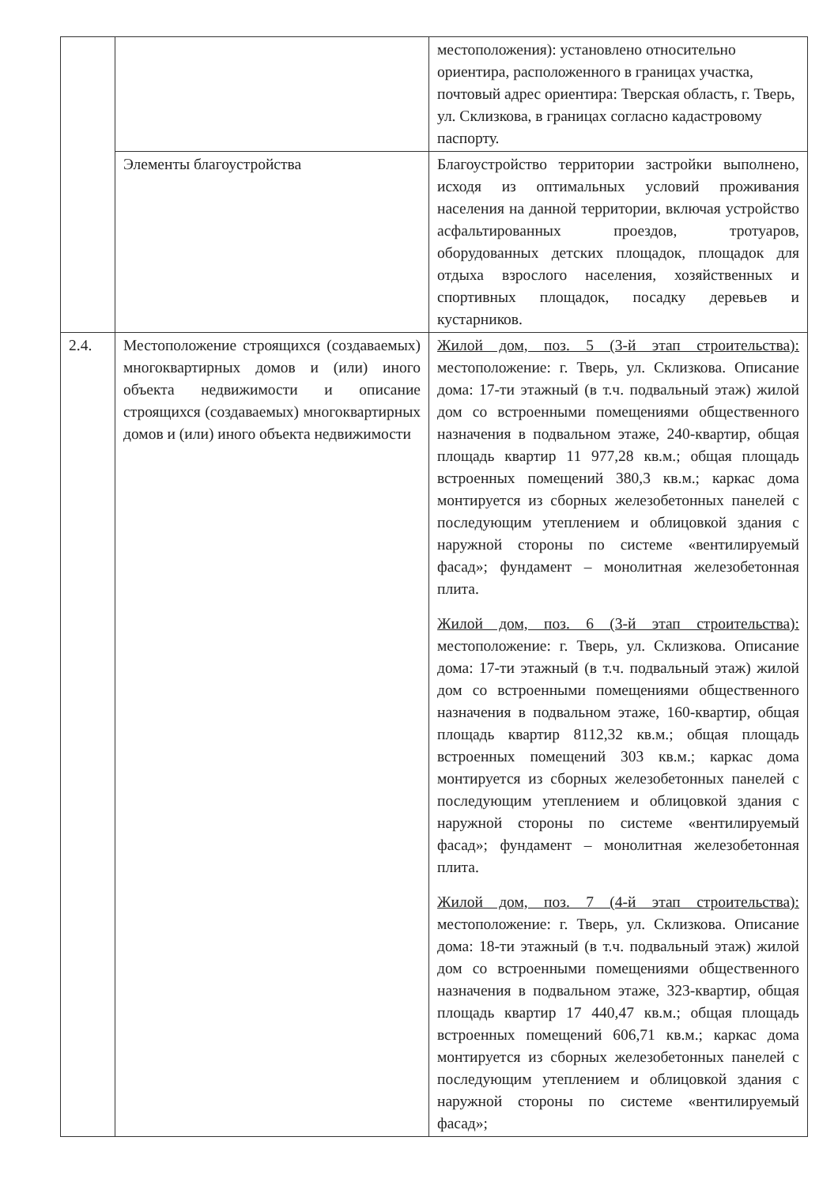| | | местоположения): установлено относительно ориентира, расположенного в границах участка, почтовый адрес ориентира: Тверская область, г. Тверь, ул. Склизкова, в границах согласно кадастровому паспорту. |
| | Элементы благоустройства | Благоустройство территории застройки выполнено, исходя из оптимальных условий проживания населения на данной территории, включая устройство асфальтированных проездов, тротуаров, оборудованных детских площадок, площадок для отдыха взрослого населения, хозяйственных и спортивных площадок, посадку деревьев и кустарников. |
| 2.4. | Местоположение строящихся (создаваемых) многоквартирных домов и (или) иного объекта недвижимости и описание строящихся (создаваемых) многоквартирных домов и (или) иного объекта недвижимости | Жилой дом, поз. 5 (3-й этап строительства): местоположение: г. Тверь, ул. Склизкова. Описание дома: 17-ти этажный (в т.ч. подвальный этаж) жилой дом со встроенными помещениями общественного назначения в подвальном этаже, 240-квартир, общая площадь квартир 11 977,28 кв.м.; общая площадь встроенных помещений 380,3 кв.м.; каркас дома монтируется из сборных железобетонных панелей с последующим утеплением и облицовкой здания с наружной стороны по системе «вентилируемый фасад»; фундамент – монолитная железобетонная плита. Жилой дом, поз. 6 (3-й этап строительства): местоположение: г. Тверь, ул. Склизкова. Описание дома: 17-ти этажный (в т.ч. подвальный этаж) жилой дом со встроенными помещениями общественного назначения в подвальном этаже, 160-квартир, общая площадь квартир 8112,32 кв.м.; общая площадь встроенных помещений 303 кв.м.; каркас дома монтируется из сборных железобетонных панелей с последующим утеплением и облицовкой здания с наружной стороны по системе «вентилируемый фасад»; фундамент – монолитная железобетонная плита. Жилой дом, поз. 7 (4-й этап строительства): местоположение: г. Тверь, ул. Склизкова. Описание дома: 18-ти этажный (в т.ч. подвальный этаж) жилой дом со встроенными помещениями общественного назначения в подвальном этаже, 323-квартир, общая площадь квартир 17 440,47 кв.м.; общая площадь встроенных помещений 606,71 кв.м.; каркас дома монтируется из сборных железобетонных панелей с последующим утеплением и облицовкой здания с наружной стороны по системе «вентилируемый фасад»; |